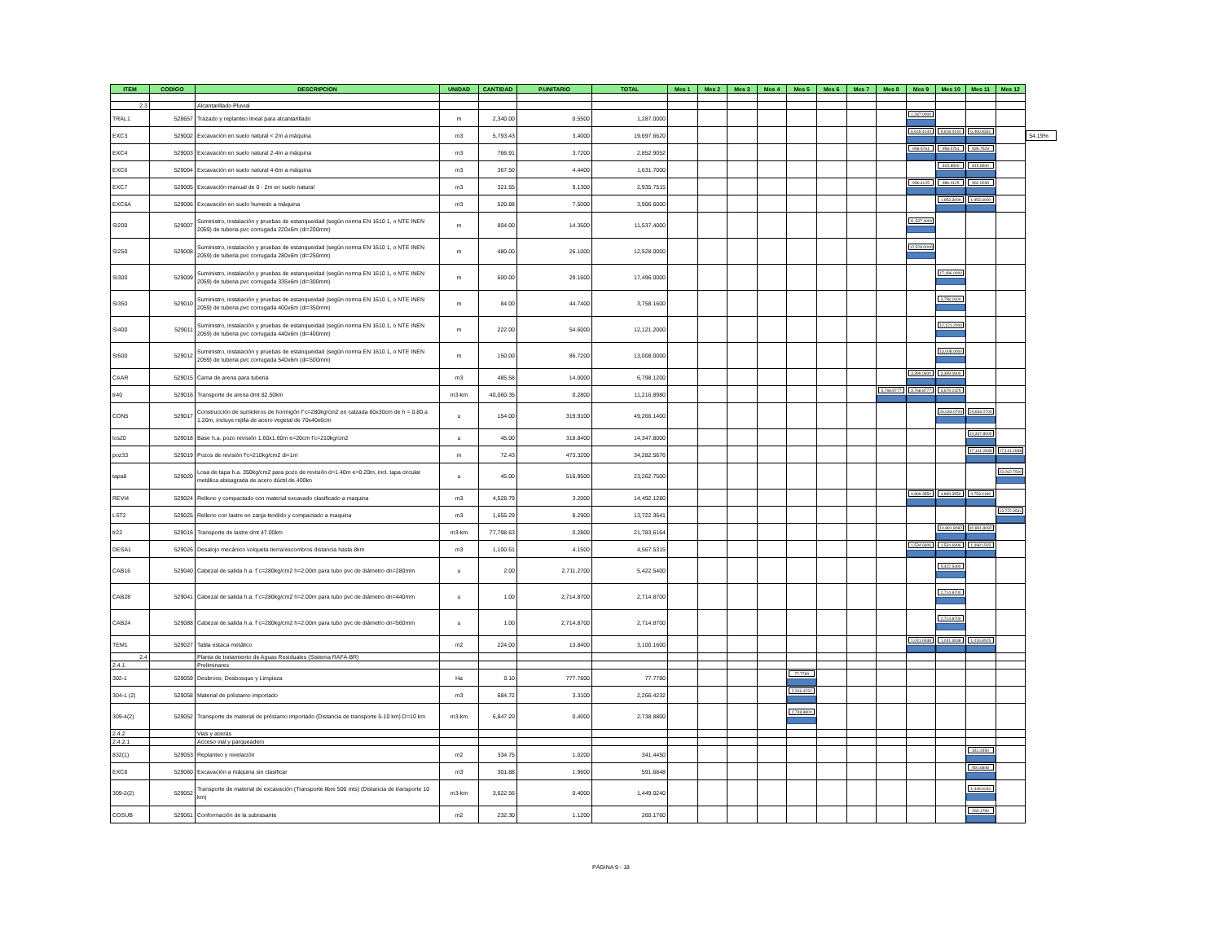| ITEM | CODIGO | DESCRIPCION | UNIDAD | CANTIDAD | P.UNITARIO | TOTAL | Mes 1 | Mes 2 | Mes 3 | Mes 4 | Mes 5 | Mes 6 | Mes 7 | Mes 8 | Mes 9 | Mes 10 | Mes 11 | Mes 12 |
| --- | --- | --- | --- | --- | --- | --- | --- | --- | --- | --- | --- | --- | --- | --- | --- | --- | --- | --- |
| 2.3 | | Alcantarillado Pluvial | | | | | | | | | | | | | | | | |
| TRAL1 | 528657 | Trazado y replanteo lineal para alcantarillado | m | 2,340.00 | 0.5500 | 1,287.0000 | | | | | | | | | 1,287.0000 | | | |
| EXC3 | 529002 | Excavación en suelo natural < 2m a máquina | m3 | 5,793.43 | 3.4000 | 19,697.6620 | | | | | | | | | 6,618.4144 | 6,618.4144 | 6,460.8331 | |
| EXC4 | 529003 | Excavación en suelo natural 2-4m a máquina | m3 | 766.91 | 3.7200 | 2,852.9052 | | | | | | | | | 958.5761 | 958.5761 | 935.7529 | |
| EXC6 | 529004 | Excavación en suelo natural 4-6m a máquina | m3 | 367.50 | 4.4400 | 1,631.7000 | | | | | | | | | | 815.8500 | 815.8500 | |
| EXC7 | 529005 | Excavación manual de 0 - 2m en suelo natural | m3 | 321.55 | 9.1300 | 2,935.7515 | | | | | | | | | 986.4125 | 986.4125 | 962.9265 | |
| EXC6A | 529006 | Excavación en suelo humedo a máquina | m3 | 520.88 | 7.5000 | 3,906.6000 | | | | | | | | | | 1,953.3000 | 1,953.3000 | |
| SI200 | 529007 | Suministro, instalación y pruebas de estanqueidad (según norma EN 1610 1, o NTE INEN 2059) de tuberia pvc corrugada 220x6m (di=200mm) | m | 804.00 | 14.3500 | 11,537.4000 | | | | | | | | | 11,537.4000 | | | |
| SI250 | 529008 | Suministro, instalación y pruebas de estanqueidad (según norma EN 1610 1, o NTE INEN 2059) de tuberia pvc corrugada 280x6m (di=250mm) | m | 480.00 | 26.1000 | 12,528.0000 | | | | | | | | | 12,528.0000 | | | |
| SI300 | 529009 | Suministro, instalación y pruebas de estanqueidad (según norma EN 1610 1, o NTE INEN 2059) de tuberia pvc corrugada 335x6m (di=300mm) | m | 600.00 | 29.1600 | 17,496.0000 | | | | | | | | | | 17,496.0000 | | |
| SI350 | 529010 | Suministro, instalación y pruebas de estanqueidad (según norma EN 1610 1, o NTE INEN 2059) de tuberia pvc corrugada 400x6m (di=350mm) | m | 84.00 | 44.7400 | 3,758.1600 | | | | | | | | | | 3,758.1600 | | |
| SI400 | 529011 | Suministro, instalación y pruebas de estanqueidad (según norma EN 1610 1, o NTE INEN 2059) de tuberia pvc corrugada 440x6m (di=400mm) | m | 222.00 | 54.6000 | 12,121.2000 | | | | | | | | | | 12,121.2000 | | |
| SI500 | 529012 | Suministro, instalación y pruebas de estanqueidad (según norma EN 1610 1, o NTE INEN 2059) de tuberia pvc corrugada 540x6m (di=500mm) | m | 150.00 | 86.7200 | 13,008.0000 | | | | | | | | | | 13,008.0000 | | |
| CAAR | 529015 | Cama de arena para tuberia | m3 | 485.58 | 14.0000 | 6,798.1200 | | | | | | | | | 3,399.0600 | 3,399.0600 | | |
| tr40 | 529016 | Transporte de arena dmt 82.50km | m3-km | 40,060.35 | 0.2800 | 11,216.8980 | | | | | | | | 3,768.8777 | 3,768.8777 | 3,679.1425 | | |
| CON5 | 529017 | Construcción de sumideros de hormigón f´c=280kg/cm2 en calzada 60x30cm de h = 0.80 a 1.20m, incluye rejilla de acero vegetal de 70x40x6cm | u | 154.00 | 319.9100 | 49,266.1400 | | | | | | | | | | 24,633.0700 | 24,633.0700 | |
| los20 | 529018 | Base h.a. pozo revisión 1.60x1.60m e=20cm f'c=210kg/cm2 | u | 45.00 | 318.8400 | 14,347.8000 | | | | | | | | | | | 14,347.8000 | |
| poz33 | 529019 | Pozos de revisión f'c=210kg/cm2 di=1m | m | 72.43 | 473.3200 | 34,282.5676 | | | | | | | | | | | 17,141.2838 | 17,141.2838 |
| tapa8 | 529020 | Losa de tapa h.a. 350kg/cm2 para pozo de revisión d=1.40m e=0.20m, incl. tapa circular metálica abisagrada de acero dúctil de 400kn | u | 45.00 | 516.9500 | 23,262.7500 | | | | | | | | | | | | 23,262.7500 |
| REVI4 | 529024 | Relleno y compactado con material excavado clasificado a maquina | m3 | 4,528.79 | 3.2000 | 14,492.1280 | | | | | | | | | 4,869.3550 | 4,869.3550 | 4,753.4180 | |
| LST2 | 529025 | Relleno con lastre en zanja tendido y compactado a maquina | m3 | 1,655.29 | 8.2900 | 13,722.3541 | | | | | | | | | | | | 13,722.3541 |
| tr22 | 529016 | Transporte de lastre dmt 47.00km | m3-km | 77,798.63 | 0.2800 | 21,783.6164 | | | | | | | | | | 10,891.8082 | 10,891.8082 | |
| DESA1 | 529026 | Desalojo mecánico volqueta tierra/escombros distancia hasta 8km | m3 | 1,100.61 | 4.1500 | 4,567.5315 | | | | | | | | | 1,534.6906 | 1,534.6906 | 1,498.1503 | |
| CAB16 | 529040 | Cabezal de salida h.a. f´c=280kg/cm2 h=2.00m para tubo pvc de diámetro dn=280mm | u | 2.00 | 2,711.2700 | 5,422.5400 | | | | | | | | | | 5,422.5400 | | |
| CAB28 | 529041 | Cabezal de salida h.a. f´c=280kg/cm2 h=2.00m para tubo pvc de diámetro dn=440mm | u | 1.00 | 2,714.8700 | 2,714.8700 | | | | | | | | | | 2,714.8700 | | |
| CAB24 | 529088 | Cabezal de salida h.a. f´c=280kg/cm2 h=2.00m para tubo pvc de diámetro dn=560mm | u | 1.00 | 2,714.8700 | 2,714.8700 | | | | | | | | | | 2,714.8700 | | |
| TEM1 | 529027 | Tabla estaca metálico | m2 | 224.00 | 13.8400 | 3,100.1600 | | | | | | | | | 1,041.6538 | 1,041.6538 | 1,016.8525 | |
| 2.4 | | Planta de tratamiento de Aguas Residuales (Sistema RAFA-BR) | | | | | | | | | | | | | | | | |
| 2.4.1 | | Preliminares | | | | | | | | | | | | | | | | |
| 302-1 | 529059 | Desbroce, Desbosque y Limpieza | Ha | 0.10 | 777.7800 | 77.7780 | | | | | 77.7780 | | | | | | | |
| 304-1 (2) | 529058 | Material de préstamo importado | m3 | 684.72 | 3.3100 | 2,266.4232 | | | | | 2,266.4232 | | | | | | | |
| 309-4(2) | 529052 | Transporte de material de préstamo importado (Distancia de transporte 5-10 km) D=10 km | m3-km | 6,847.20 | 0.4000 | 2,738.8800 | | | | | 2,738.8800 | | | | | | | |
| 2.4.2 | | Vias y aceras | | | | | | | | | | | | | | | | |
| 2.4.2.1 | | Acceso vial y parqueadero | | | | | | | | | | | | | | | | |
| 832(1) | 529053 | Replanteo y nivelación | m2 | 334.75 | 1.0200 | 341.4450 | | | | | | | | | | | 341.4450 | |
| EXC8 | 529060 | Excavación a máquina sin clasificar | m3 | 301.88 | 1.9600 | 591.6848 | | | | | | | | | | | 591.6848 | |
| 309-2(2) | 529052 | Transporte de material de excavación (Transporte libre 500 mts) (Distancia de transporte 10 km) | m3-km | 3,622.56 | 0.4000 | 1,449.0240 | | | | | | | | | | | 1,449.0240 | |
| COSUB | 529061 | Conformación de la subrasante | m2 | 232.30 | 1.1200 | 260.1760 | | | | | | | | | | | 260.1760 | |
54.19%
PÁGINA 9 - 18